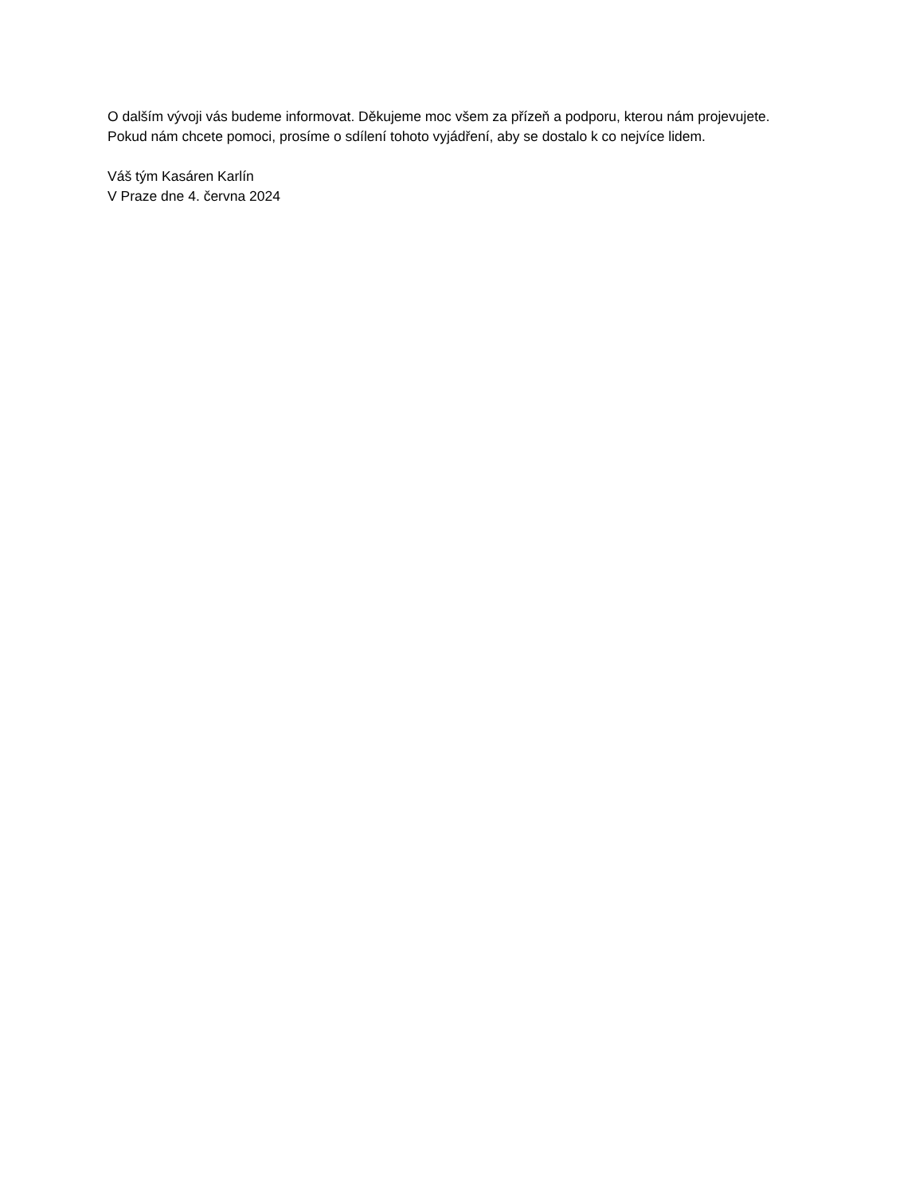O dalším vývoji vás budeme informovat. Děkujeme moc všem za přízeň a podporu, kterou nám projevujete. Pokud nám chcete pomoci, prosíme o sdílení tohoto vyjádření, aby se dostalo k co nejvíce lidem.
Váš tým Kasáren Karlín
V Praze dne 4. června 2024